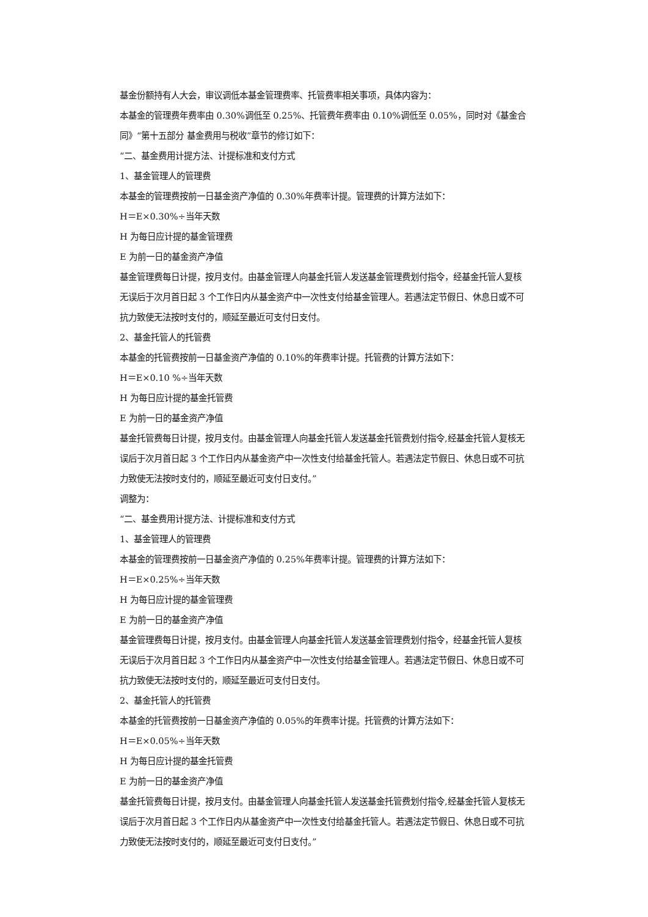基金份额持有人大会，审议调低本基金管理费率、托管费率相关事项，具体内容为：
本基金的管理费年费率由 0.30%调低至 0.25%、托管费年费率由 0.10%调低至 0.05%，同时对《基金合同》“第十五部分 基金费用与税收”章节的修订如下：
“二、基金费用计提方法、计提标准和支付方式
1、基金管理人的管理费
本基金的管理费按前一日基金资产净值的 0.30%年费率计提。管理费的计算方法如下：
H＝E×0.30%÷当年天数
H 为每日应计提的基金管理费
E 为前一日的基金资产净值
基金管理费每日计提，按月支付。由基金管理人向基金托管人发送基金管理费划付指令，经基金托管人复核无误后于次月首日起 3 个工作日内从基金资产中一次性支付给基金管理人。若遇法定节假日、休息日或不可抗力致使无法按时支付的，顺延至最近可支付日支付。
2、基金托管人的托管费
本基金的托管费按前一日基金资产净值的 0.10%的年费率计提。托管费的计算方法如下：
H＝E×0.10 %÷当年天数
H 为每日应计提的基金托管费
E 为前一日的基金资产净值
基金托管费每日计提，按月支付。由基金管理人向基金托管人发送基金托管费划付指令,经基金托管人复核无误后于次月首日起 3 个工作日内从基金资产中一次性支付给基金托管人。若遇法定节假日、休息日或不可抗力致使无法按时支付的，顺延至最近可支付日支付。”
调整为：
“二、基金费用计提方法、计提标准和支付方式
1、基金管理人的管理费
本基金的管理费按前一日基金资产净值的 0.25%年费率计提。管理费的计算方法如下：
H＝E×0.25%÷当年天数
H 为每日应计提的基金管理费
E 为前一日的基金资产净值
基金管理费每日计提，按月支付。由基金管理人向基金托管人发送基金管理费划付指令，经基金托管人复核无误后于次月首日起 3 个工作日内从基金资产中一次性支付给基金管理人。若遇法定节假日、休息日或不可抗力致使无法按时支付的，顺延至最近可支付日支付。
2、基金托管人的托管费
本基金的托管费按前一日基金资产净值的 0.05%的年费率计提。托管费的计算方法如下：
H＝E×0.05%÷当年天数
H 为每日应计提的基金托管费
E 为前一日的基金资产净值
基金托管费每日计提，按月支付。由基金管理人向基金托管人发送基金托管费划付指令,经基金托管人复核无误后于次月首日起 3 个工作日内从基金资产中一次性支付给基金托管人。若遇法定节假日、休息日或不可抗力致使无法按时支付的，顺延至最近可支付日支付。”